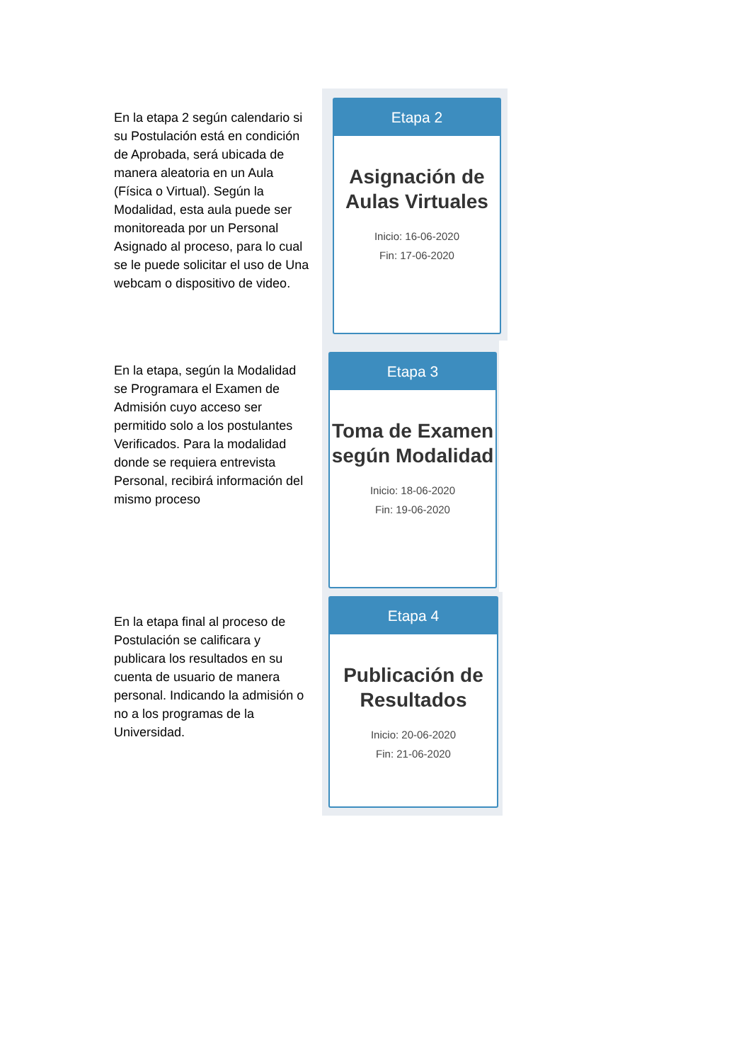En la etapa 2 según calendario si su Postulación está en condición de Aprobada, será ubicada de manera aleatoria en un Aula (Física o Virtual). Según la Modalidad, esta aula puede ser monitoreada por un Personal Asignado al proceso, para lo cual se le puede solicitar el uso de Una webcam o dispositivo de video.
Etapa 2
Asignación de Aulas Virtuales
Inicio: 16-06-2020
Fin: 17-06-2020
En la etapa, según la Modalidad se Programara el Examen de Admisión cuyo acceso ser permitido solo a los postulantes Verificados. Para la modalidad donde se requiera entrevista Personal, recibirá información del mismo proceso
Etapa 3
Toma de Examen según Modalidad
Inicio: 18-06-2020
Fin: 19-06-2020
En la etapa final al proceso de Postulación se calificara y publicara los resultados en su cuenta de usuario de manera personal. Indicando la admisión o no a los programas de la Universidad.
Etapa 4
Publicación de Resultados
Inicio: 20-06-2020
Fin: 21-06-2020